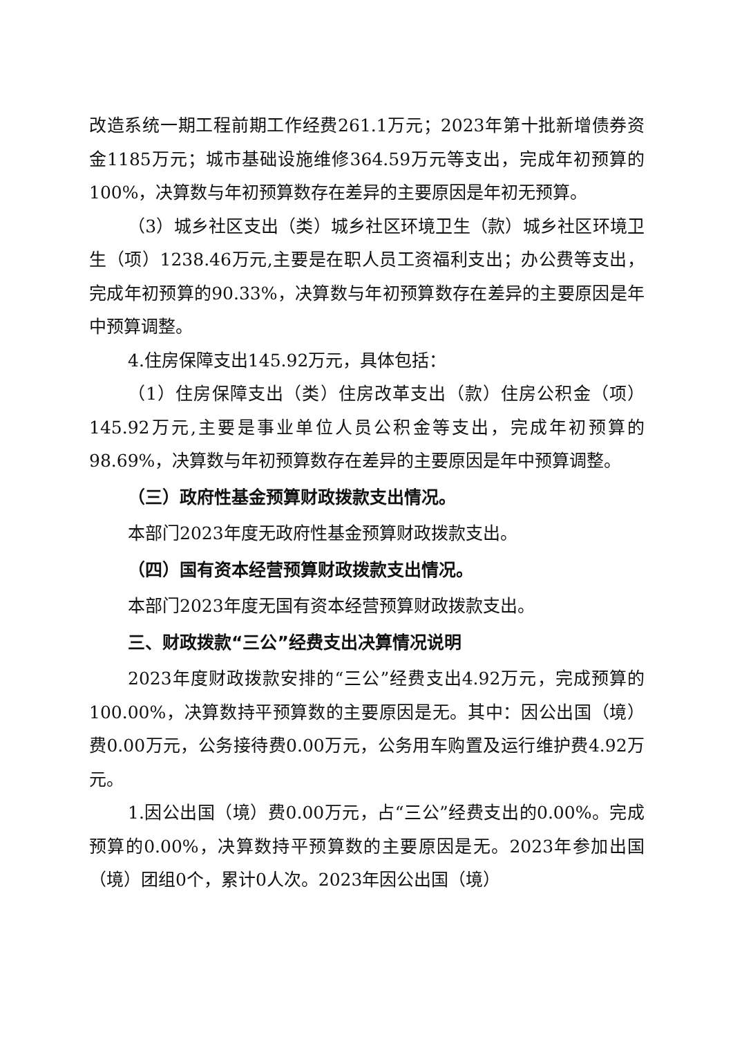改造系统一期工程前期工作经费261.1万元；2023年第十批新增债券资金1185万元；城市基础设施维修364.59万元等支出，完成年初预算的100%，决算数与年初预算数存在差异的主要原因是年初无预算。
（3）城乡社区支出（类）城乡社区环境卫生（款）城乡社区环境卫生（项）1238.46万元,主要是在职人员工资福利支出；办公费等支出，完成年初预算的90.33%，决算数与年初预算数存在差异的主要原因是年中预算调整。
4.住房保障支出145.92万元，具体包括：
（1）住房保障支出（类）住房改革支出（款）住房公积金（项）145.92万元,主要是事业单位人员公积金等支出，完成年初预算的98.69%，决算数与年初预算数存在差异的主要原因是年中预算调整。
（三）政府性基金预算财政拨款支出情况。
本部门2023年度无政府性基金预算财政拨款支出。
（四）国有资本经营预算财政拨款支出情况。
本部门2023年度无国有资本经营预算财政拨款支出。
三、财政拨款“三公”经费支出决算情况说明
2023年度财政拨款安排的“三公”经费支出4.92万元，完成预算的100.00%，决算数持平预算数的主要原因是无。其中：因公出国（境）费0.00万元，公务接待费0.00万元，公务用车购置及运行维护费4.92万元。
1.因公出国（境）费0.00万元，占“三公”经费支出的0.00%。完成预算的0.00%，决算数持平预算数的主要原因是无。2023年参加出国（境）团组0个，累计0人次。2023年因公出国（境）